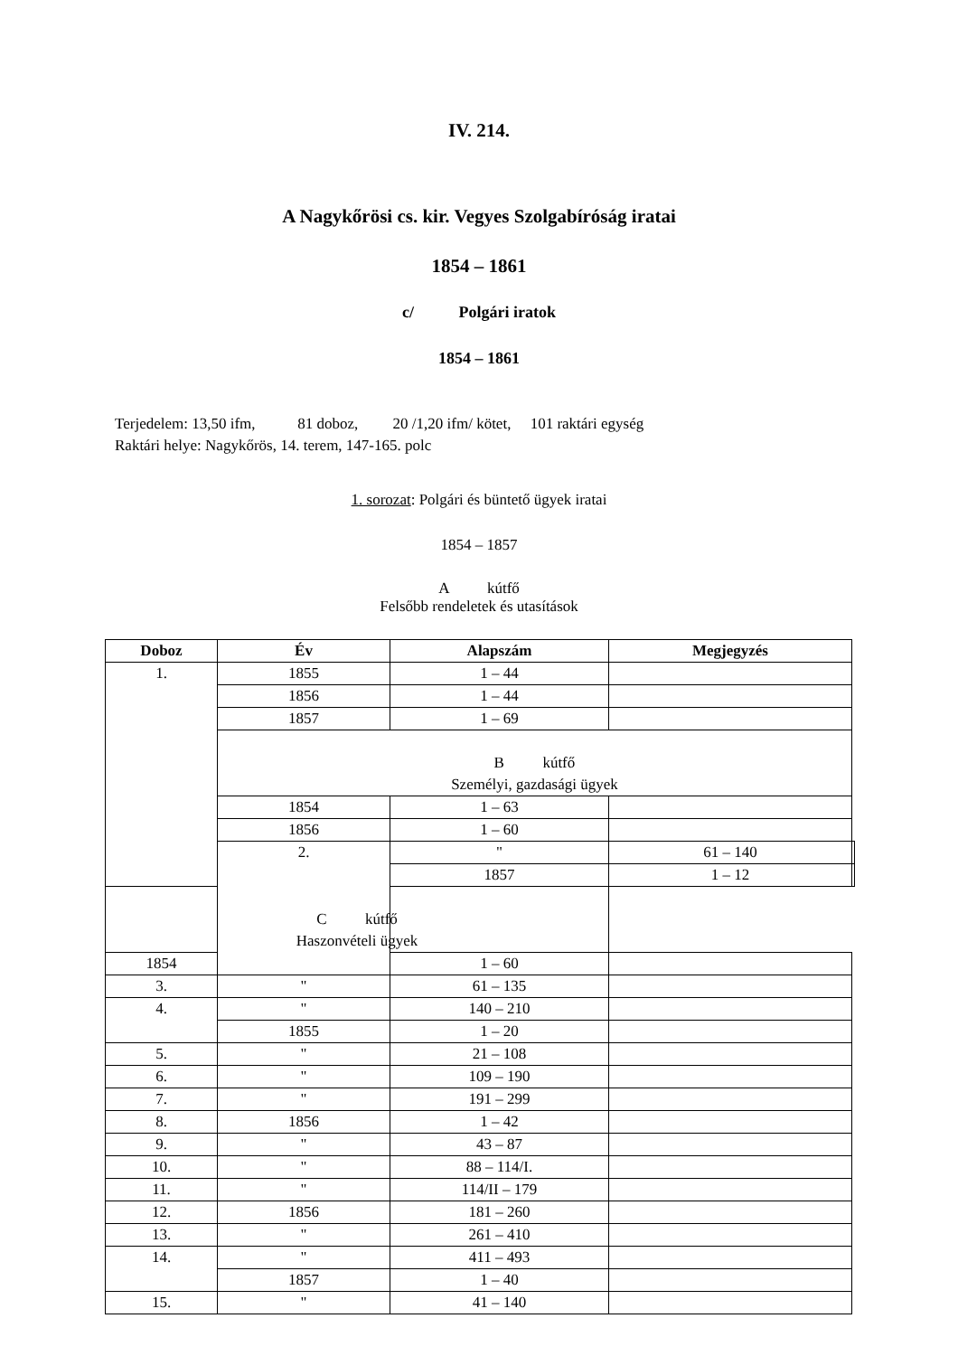IV. 214.
A Nagykőrösi cs. kir. Vegyes Szolgabíróság iratai
1854 – 1861
c/ Polgári iratok
1854 – 1861
Terjedelem: 13,50 ifm, 81 doboz, 20 /1,20 ifm/ kötet, 101 raktári egység
Raktári helye: Nagykőrös, 14. terem, 147-165. polc
1. sorozat: Polgári és büntető ügyek iratai
1854 – 1857
A kútfő
Felsőbb rendeletek és utasítások
| Doboz | Év | Alapszám | Megjegyzés | |
| --- | --- | --- | --- | --- |
| 1. | 1855 | 1 – 44 | | |
| | 1856 | 1 – 44 | | |
| | 1857 | 1 – 69 | | |
| | B kútfő Személyi, gazdasági ügyek | | | |
| | 1854 | 1 – 63 | | |
| | 1856 | 1 – 60 | | |
| | 2. | " | 61 – 140 | |
| | | 1857 | 1 – 12 | |
| C kútfő Haszonvételi ügyek | | | | |
| 1854 | | 1 – 60 | | |
| 3. | " | 61 – 135 | | |
| 4. | " | 140 – 210 | | |
| | 1855 | 1 – 20 | | |
| 5. | " | 21 – 108 | | |
| 6. | " | 109 – 190 | | |
| 7. | " | 191 – 299 | | |
| 8. | 1856 | 1 – 42 | | |
| 9. | " | 43 – 87 | | |
| 10. | " | 88 – 114/I. | | |
| 11. | " | 114/II – 179 | | |
| 12. | 1856 | 181 – 260 | | |
| 13. | " | 261 – 410 | | |
| 14. | " | 411 – 493 | | |
| | 1857 | 1 – 40 | | |
| 15. | " | 41 – 140 | | |